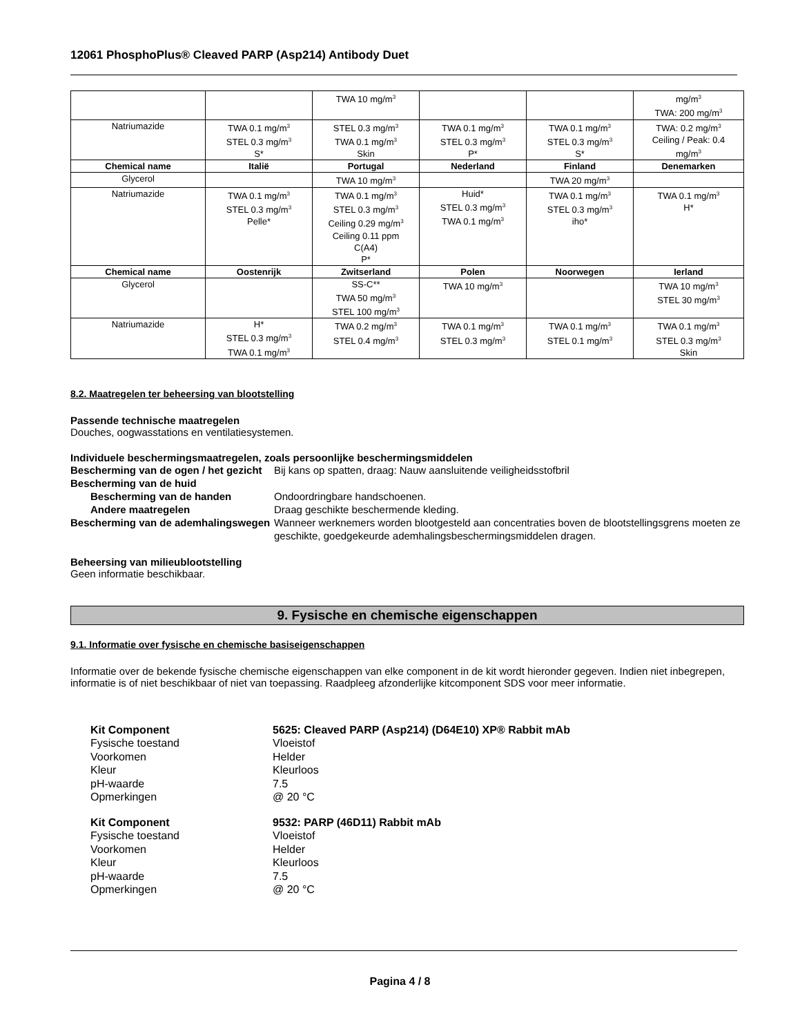12061 PhosphoPlus® Cleaved PARP (Asp214) Antibody Duet
| | | TWA 10 mg/m<sup>3</sup> | | | mg/m<sup>3</sup> TWA: 200 mg/m<sup>3</sup> |
| Natriumazide | TWA 0.1 mg/m<sup>3</sup> STEL 0.3 mg/m<sup>3</sup> S* | STEL 0.3 mg/m<sup>3</sup> TWA 0.1 mg/m<sup>3</sup> Skin | TWA 0.1 mg/m<sup>3</sup> STEL 0.3 mg/m<sup>3</sup> P* | TWA 0.1 mg/m<sup>3</sup> STEL 0.3 mg/m<sup>3</sup> S* | TWA: 0.2 mg/m<sup>3</sup> Ceiling / Peak: 0.4 mg/m<sup>3</sup> |
| Chemical name | Italië | Portugal | Nederland | Finland | Denemarken |
| Glycerol | | TWA 10 mg/m<sup>3</sup> | | TWA 20 mg/m<sup>3</sup> | |
| Natriumazide | TWA 0.1 mg/m<sup>3</sup> STEL 0.3 mg/m<sup>3</sup> Pelle* | TWA 0.1 mg/m<sup>3</sup> STEL 0.3 mg/m<sup>3</sup> Ceiling 0.29 mg/m<sup>3</sup> Ceiling 0.11 ppm C(A4) P* | Huid* STEL 0.3 mg/m<sup>3</sup> TWA 0.1 mg/m<sup>3</sup> | TWA 0.1 mg/m<sup>3</sup> STEL 0.3 mg/m<sup>3</sup> iho* | TWA 0.1 mg/m<sup>3</sup> H* |
| Chemical name | Oostenrijk | Zwitserland | Polen | Noorwegen | Ierland |
| Glycerol | | SS-C** TWA 50 mg/m<sup>3</sup> STEL 100 mg/m<sup>3</sup> | TWA 10 mg/m<sup>3</sup> | | TWA 10 mg/m<sup>3</sup> STEL 30 mg/m<sup>3</sup> |
| Natriumazide | H* STEL 0.3 mg/m<sup>3</sup> TWA 0.1 mg/m<sup>3</sup> | TWA 0.2 mg/m<sup>3</sup> STEL 0.4 mg/m<sup>3</sup> | TWA 0.1 mg/m<sup>3</sup> STEL 0.3 mg/m<sup>3</sup> | TWA 0.1 mg/m<sup>3</sup> STEL 0.1 mg/m<sup>3</sup> | TWA 0.1 mg/m<sup>3</sup> STEL 0.3 mg/m<sup>3</sup> Skin |
8.2. Maatregelen ter beheersing van blootstelling
Passende technische maatregelen
Douches, oogwasstations en ventilatiesystemen.
Individuele beschermingsmaatregelen, zoals persoonlijke beschermingsmiddelen
Bescherming van de ogen / het gezicht
Bij kans op spatten, draag: Nauw aansluitende veiligheidsstofbril
Bescherming van de huid
Bescherming van de handen
Ondoordringbare handschoenen.
Andere maatregelen
Draag geschikte beschermende kleding.
Bescherming van de ademhalingswegen
Wanneer werknemers worden blootgesteld aan concentraties boven de blootstellingsgrens moeten ze geschikte, goedgekeurde ademhalingsbeschermingsmiddelen dragen.
Beheersing van milieublootstelling
Geen informatie beschikbaar.
9. Fysische en chemische eigenschappen
9.1. Informatie over fysische en chemische basiseigenschappen
Informatie over de bekende fysische chemische eigenschappen van elke component in de kit wordt hieronder gegeven. Indien niet inbegrepen, informatie is of niet beschikbaar of niet van toepassing. Raadpleeg afzonderlijke kitcomponent SDS voor meer informatie.
Kit Component
5625: Cleaved PARP (Asp214) (D64E10) XP® Rabbit mAb
Fysische toestand
Vloeistof
Voorkomen
Helder
Kleur
Kleurloos
pH-waarde
7.5
Opmerkingen
@ 20 °C
Kit Component
9532: PARP (46D11) Rabbit mAb
Fysische toestand
Vloeistof
Voorkomen
Helder
Kleur
Kleurloos
pH-waarde
7.5
Opmerkingen
@ 20 °C
Pagina 4 / 8